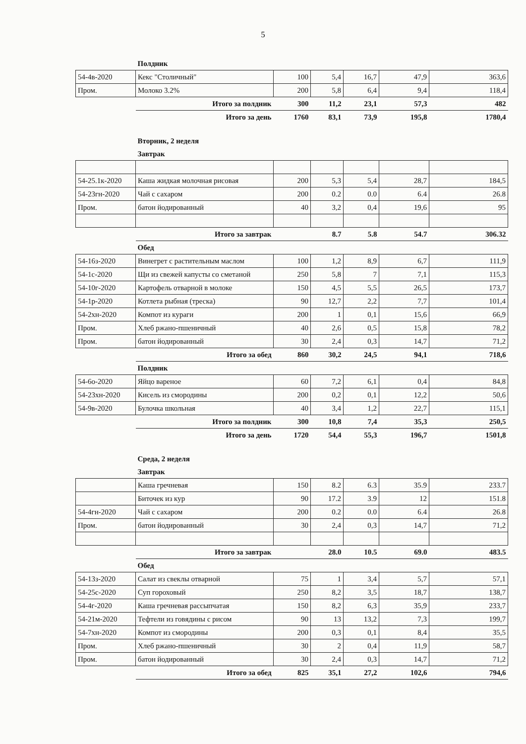5
| | Полдник | | | | | |
| 54-4в-2020 | Кекс "Столичный" | 100 | 5,4 | 16,7 | 47,9 | 363,6 |
| Пром. | Молоко 3.2% | 200 | 5,8 | 6,4 | 9,4 | 118,4 |
| | Итого за полдник | 300 | 11,2 | 23,1 | 57,3 | 482 |
| | Итого за день | 1760 | 83,1 | 73,9 | 195,8 | 1780,4 |
| | Вторник, 2 неделя | | | | | |
| | Завтрак | | | | | |
| 54-25.1к-2020 | Каша жидкая молочная рисовая | 200 | 5,3 | 5,4 | 28,7 | 184,5 |
| 54-23гн-2020 | Чай с сахаром | 200 | 0.2 | 0.0 | 6.4 | 26.8 |
| Пром. | батон йодированный | 40 | 3,2 | 0,4 | 19,6 | 95 |
| | Итого за завтрак | | 8.7 | 5.8 | 54.7 | 306.32 |
| | Обед | | | | | |
| 54-16з-2020 | Винегрет с растительным маслом | 100 | 1,2 | 8,9 | 6,7 | 111,9 |
| 54-1с-2020 | Щи из свежей капусты со сметаной | 250 | 5,8 | 7 | 7,1 | 115,3 |
| 54-10г-2020 | Картофель отварной в молоке | 150 | 4,5 | 5,5 | 26,5 | 173,7 |
| 54-1р-2020 | Котлета рыбная (треска) | 90 | 12,7 | 2,2 | 7,7 | 101,4 |
| 54-2хн-2020 | Компот из кураги | 200 | 1 | 0,1 | 15,6 | 66,9 |
| Пром. | Хлеб ржано-пшеничный | 40 | 2,6 | 0,5 | 15,8 | 78,2 |
| Пром. | батон йодированный | 30 | 2,4 | 0,3 | 14,7 | 71,2 |
| | Итого за обед | 860 | 30,2 | 24,5 | 94,1 | 718,6 |
| | Полдник | | | | | |
| 54-6о-2020 | Яйцо вареное | 60 | 7,2 | 6,1 | 0,4 | 84,8 |
| 54-23хн-2020 | Кисель из смородины | 200 | 0,2 | 0,1 | 12,2 | 50,6 |
| 54-9в-2020 | Булочка школьная | 40 | 3,4 | 1,2 | 22,7 | 115,1 |
| | Итого за полдник | 300 | 10,8 | 7,4 | 35,3 | 250,5 |
| | Итого за день | 1720 | 54,4 | 55,3 | 196,7 | 1501,8 |
| | Среда, 2 неделя | | | | | |
| | Завтрак | | | | | |
| | Каша гречневая | 150 | 8.2 | 6.3 | 35.9 | 233.7 |
| | Биточек из кур | 90 | 17.2 | 3.9 | 12 | 151.8 |
| 54-4гн-2020 | Чай с сахаром | 200 | 0.2 | 0.0 | 6.4 | 26.8 |
| Пром. | батон йодированный | 30 | 2,4 | 0,3 | 14,7 | 71,2 |
| | Итого за завтрак | | 28.0 | 10.5 | 69.0 | 483.5 |
| | Обед | | | | | |
| 54-13з-2020 | Салат из свеклы отварной | 75 | 1 | 3,4 | 5,7 | 57,1 |
| 54-25с-2020 | Суп гороховый | 250 | 8,2 | 3,5 | 18,7 | 138,7 |
| 54-4г-2020 | Каша гречневая рассыпчатая | 150 | 8,2 | 6,3 | 35,9 | 233,7 |
| 54-21м-2020 | Тефтели из говядины с рисом | 90 | 13 | 13,2 | 7,3 | 199,7 |
| 54-7хн-2020 | Компот из смородины | 200 | 0,3 | 0,1 | 8,4 | 35,5 |
| Пром. | Хлеб ржано-пшеничный | 30 | 2 | 0,4 | 11,9 | 58,7 |
| Пром. | батон йодированный | 30 | 2,4 | 0,3 | 14,7 | 71,2 |
| | Итого за обед | 825 | 35,1 | 27,2 | 102,6 | 794,6 |